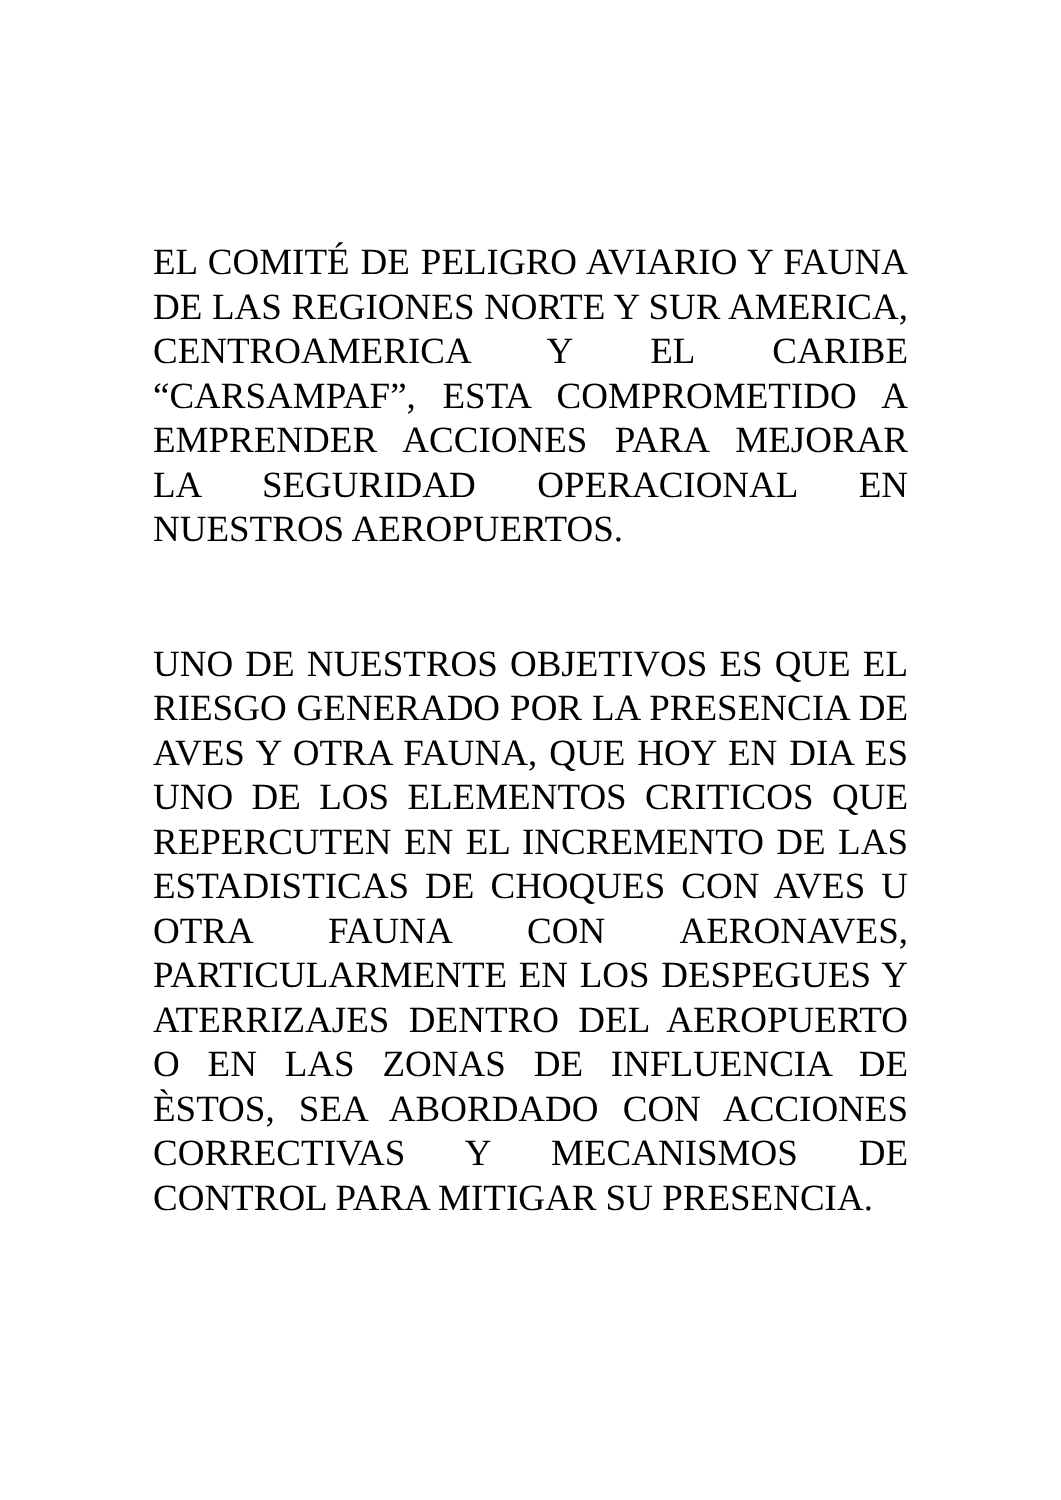EL COMITÉ DE PELIGRO AVIARIO Y FAUNA DE LAS REGIONES NORTE Y SUR AMERICA, CENTROAMERICA Y EL CARIBE “CARSAMPAF”, ESTA COMPROMETIDO A EMPRENDER ACCIONES PARA MEJORAR LA SEGURIDAD OPERACIONAL EN NUESTROS AEROPUERTOS.
UNO DE NUESTROS OBJETIVOS ES QUE EL RIESGO GENERADO POR LA PRESENCIA DE AVES Y OTRA FAUNA, QUE HOY EN DIA ES UNO DE LOS ELEMENTOS CRITICOS QUE REPERCUTEN EN EL INCREMENTO DE LAS ESTADISTICAS DE CHOQUES CON AVES U OTRA FAUNA CON AERONAVES, PARTICULARMENTE EN LOS DESPEGUES Y ATERRIZAJES DENTRO DEL AEROPUERTO O EN LAS ZONAS DE INFLUENCIA DE ÈSTOS, SEA ABORDADO CON ACCIONES CORRECTIVAS Y MECANISMOS DE CONTROL PARA MITIGAR SU PRESENCIA.